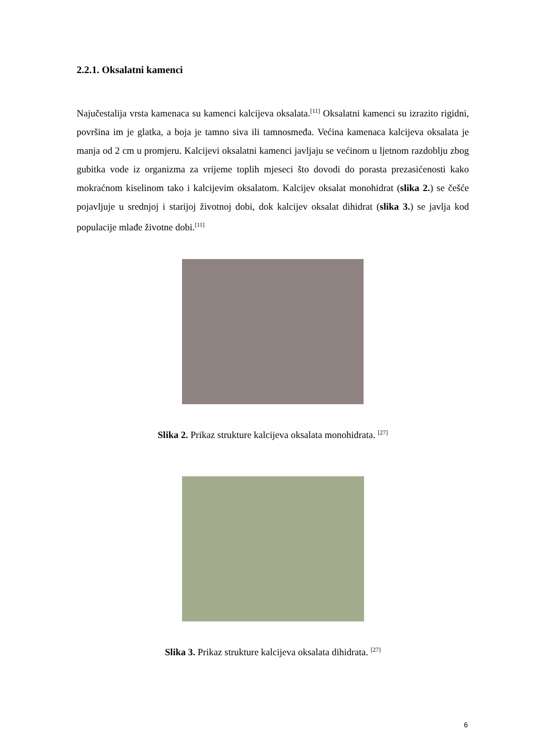2.2.1. Oksalatni kamenci
Najučestalija vrsta kamenaca su kamenci kalcijeva oksalata.<sup>[11]</sup> Oksalatni kamenci su izrazito rigidni, površina im je glatka, a boja je tamno siva ili tamnosmeđa. Većina kamenaca kalcijeva oksalata je manja od 2 cm u promjeru. Kalcijevi oksalatni kamenci javljaju se većinom u ljetnom razdoblju zbog gubitka vode iz organizma za vrijeme toplih mjeseci što dovodi do porasta prezasićenosti kako mokraćnom kiselinom tako i kalcijevim oksalatom. Kalcijev oksalat monohidrat (slika 2.) se češće pojavljuje u srednjoj i starijoj životnoj dobi, dok kalcijev oksalat dihidrat (slika 3.) se javlja kod populacije mlađe životne dobi.<sup>[11]</sup>
Slika 2. Prikaz strukture kalcijeva oksalata monohidrata. <sup>[27]</sup>
Slika 3. Prikaz strukture kalcijeva oksalata dihidrata. <sup>[27]</sup>
6